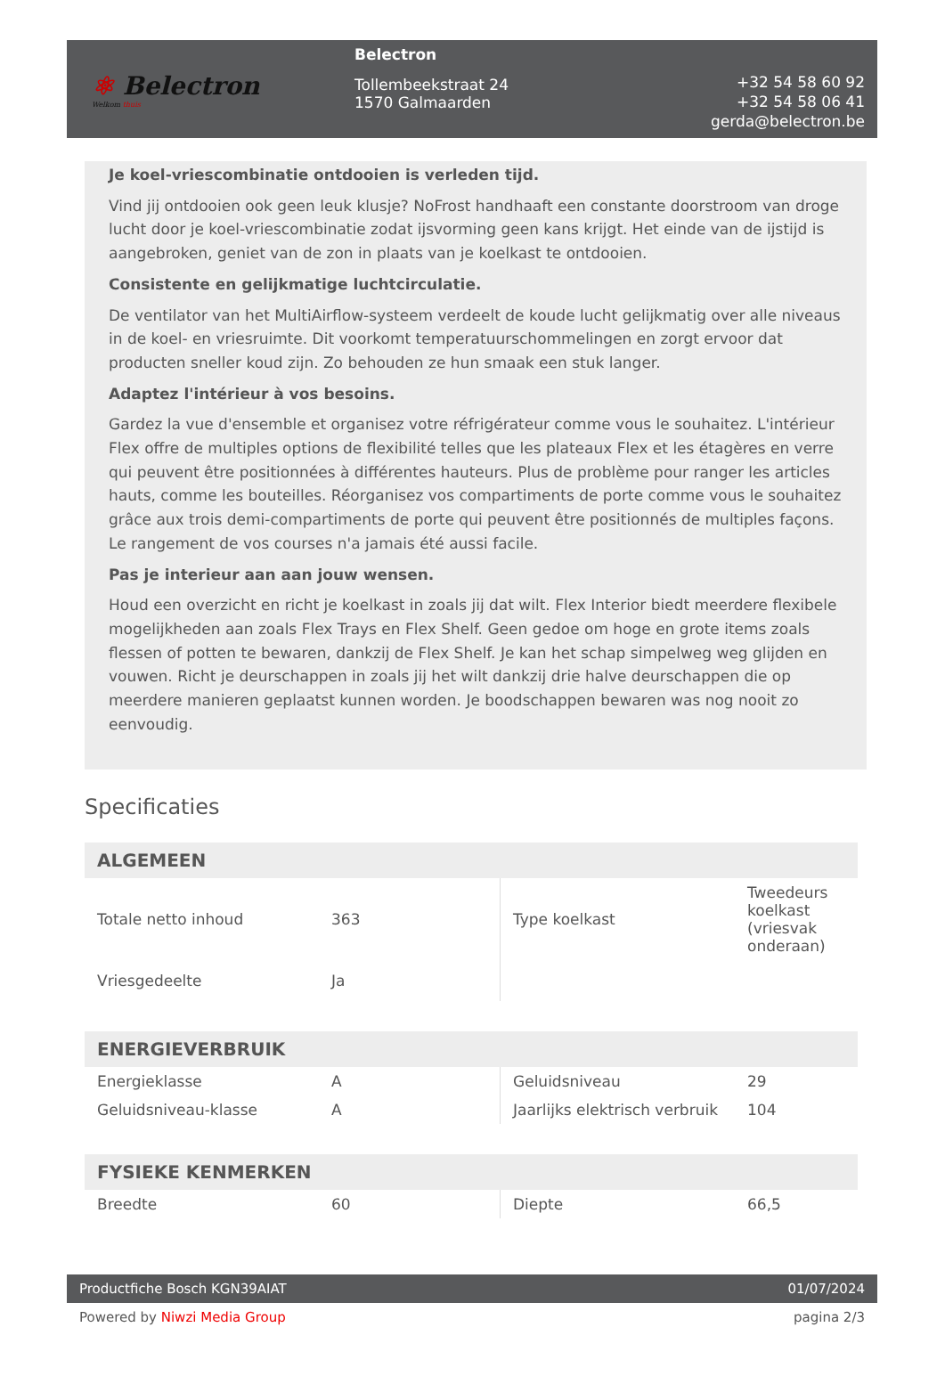⚛ Belectron
Welkom thuis
Belectron
Tollembeekstraat 24
1570 Galmaarden
+32 54 58 60 92
+32 54 58 06 41
gerda@belectron.be
Je koel-vriescombinatie ontdooien is verleden tijd.
Vind jij ontdooien ook geen leuk klusje? NoFrost handhaaft een constante doorstroom van droge lucht door je koel-vriescombinatie zodat ijsvorming geen kans krijgt. Het einde van de ijstijd is aangebroken, geniet van de zon in plaats van je koelkast te ontdooien.
Consistente en gelijkmatige luchtcirculatie.
De ventilator van het MultiAirflow-systeem verdeelt de koude lucht gelijkmatig over alle niveaus in de koel- en vriesruimte. Dit voorkomt temperatuurschommelingen en zorgt ervoor dat producten sneller koud zijn. Zo behouden ze hun smaak een stuk langer.
Adaptez l'intérieur à vos besoins.
Gardez la vue d'ensemble et organisez votre réfrigérateur comme vous le souhaitez. L'intérieur Flex offre de multiples options de flexibilité telles que les plateaux Flex et les étagères en verre qui peuvent être positionnées à différentes hauteurs. Plus de problème pour ranger les articles hauts, comme les bouteilles. Réorganisez vos compartiments de porte comme vous le souhaitez grâce aux trois demi-compartiments de porte qui peuvent être positionnés de multiples façons. Le rangement de vos courses n'a jamais été aussi facile.
Pas je interieur aan aan jouw wensen.
Houd een overzicht en richt je koelkast in zoals jij dat wilt. Flex Interior biedt meerdere flexibele mogelijkheden aan zoals Flex Trays en Flex Shelf. Geen gedoe om hoge en grote items zoals flessen of potten te bewaren, dankzij de Flex Shelf. Je kan het schap simpelweg weg glijden en vouwen. Richt je deurschappen in zoals jij het wilt dankzij drie halve deurschappen die op meerdere manieren geplaatst kunnen worden. Je boodschappen bewaren was nog nooit zo eenvoudig.
Specificaties
| ALGEMEEN | | | |
| --- | --- | --- | --- |
| Totale netto inhoud | 363 | Type koelkast | Tweedeurs koelkast (vriesvak onderaan) |
| Vriesgedeelte | Ja | | |
| ENERGIEVERBRUIK | | | |
| Energieklasse | A | Geluidsniveau | 29 |
| Geluidsniveau-klasse | A | Jaarlijks elektrisch verbruik | 104 |
| FYSIEKE KENMERKEN | | | |
| Breedte | 60 | Diepte | 66,5 |
Productfiche Bosch KGN39AIAT 01/07/2024
Powered by Niwzi Media Group pagina 2/3